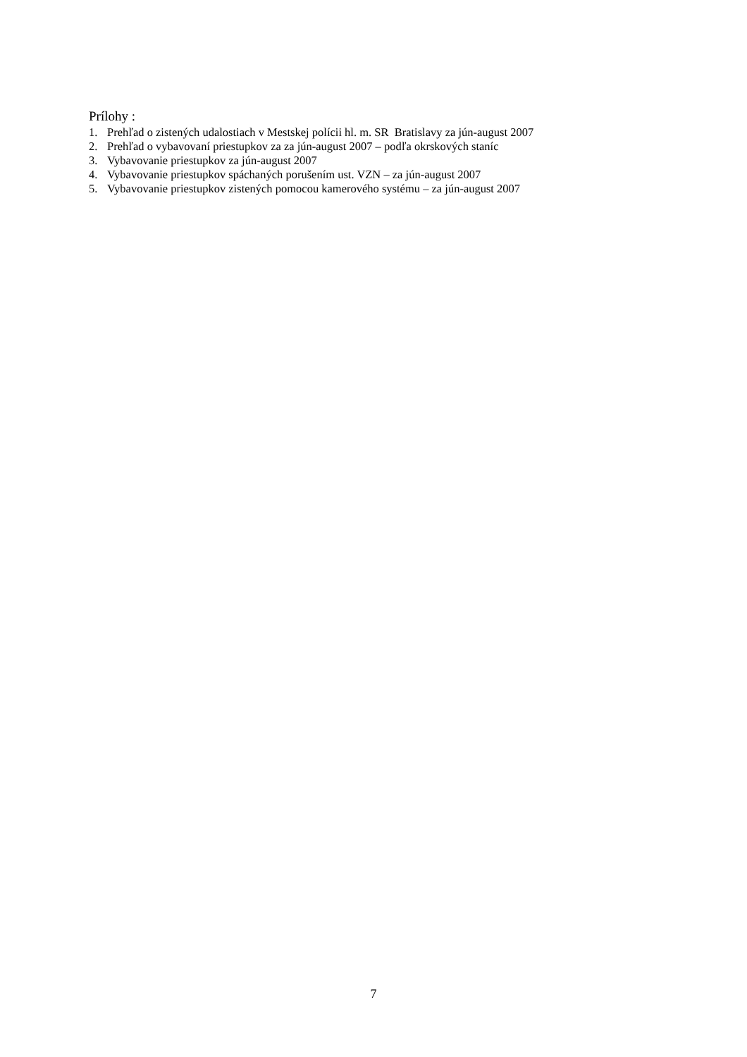Prílohy :
1. Prehľad o zistených udalostiach v Mestskej polícii hl. m. SR Bratislavy za jún-august 2007
2. Prehľad o vybavovaní priestupkov za za jún-august 2007 – podľa okrskových staníc
3. Vybavovanie priestupkov za jún-august 2007
4. Vybavovanie priestupkov spáchaných porušením ust. VZN – za jún-august 2007
5. Vybavovanie priestupkov zistených pomocou kamerového systému – za jún-august 2007
7